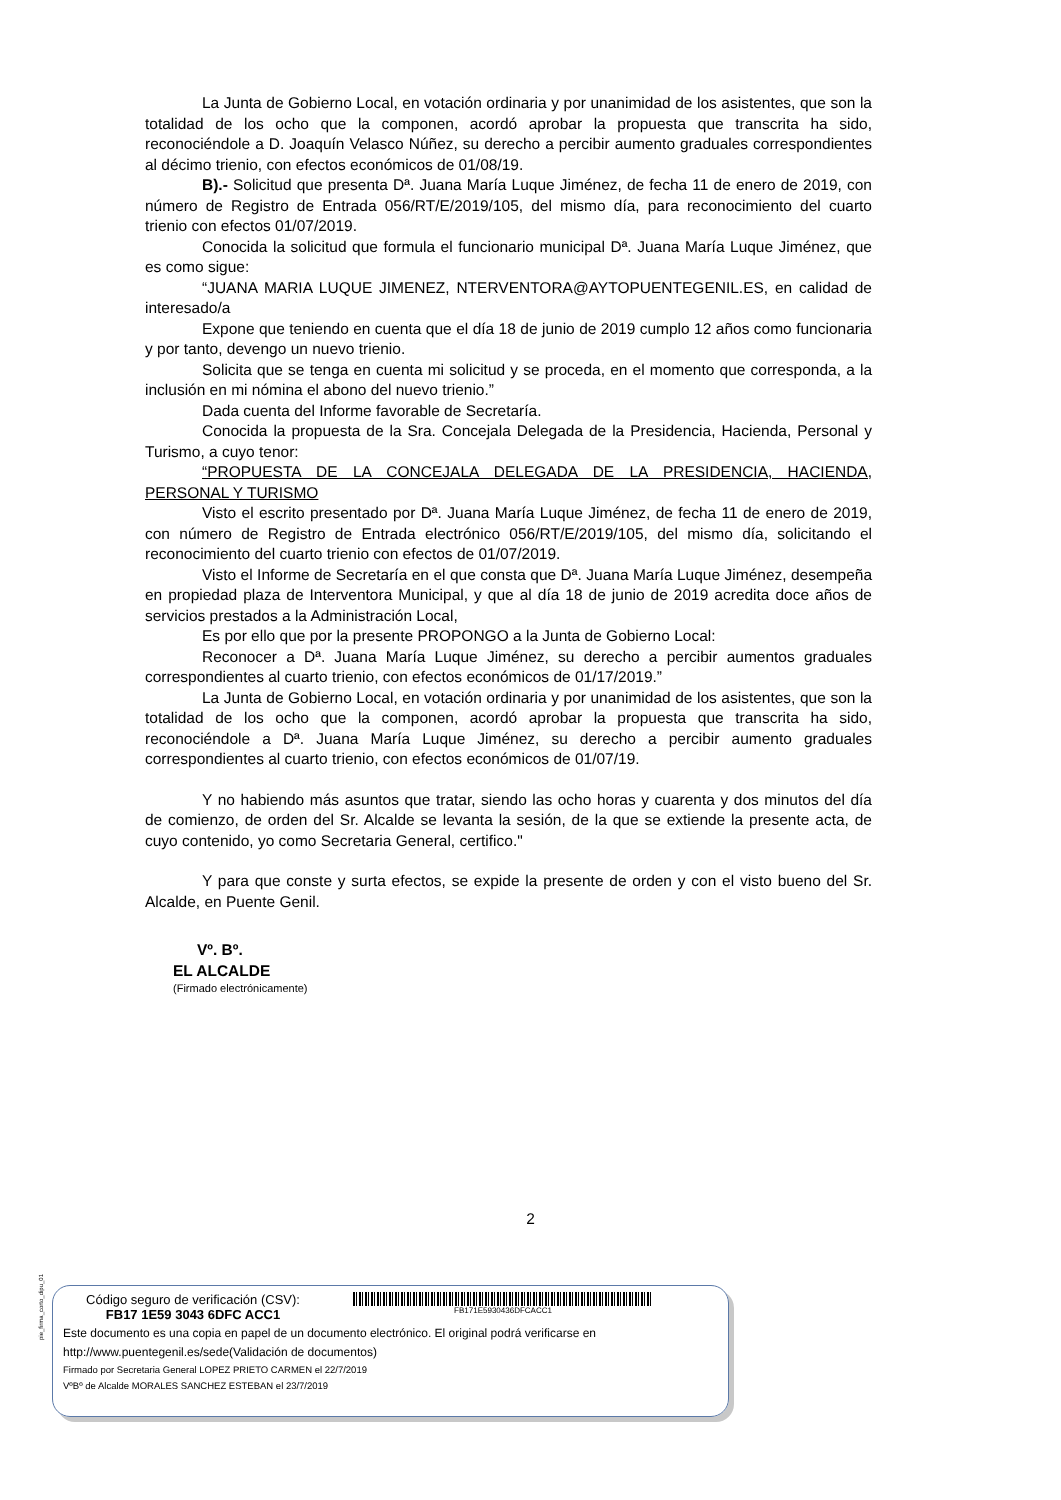La Junta de Gobierno Local, en votación ordinaria y por unanimidad de los asistentes, que son la totalidad de los ocho que la componen, acordó aprobar la propuesta que transcrita ha sido, reconociéndole a D. Joaquín Velasco Núñez, su derecho a percibir aumento graduales correspondientes al décimo trienio, con efectos económicos de 01/08/19.
B).- Solicitud que presenta Dª. Juana María Luque Jiménez, de fecha 11 de enero de 2019, con número de Registro de Entrada 056/RT/E/2019/105, del mismo día, para reconocimiento del cuarto trienio con efectos 01/07/2019.
Conocida la solicitud que formula el funcionario municipal Dª. Juana María Luque Jiménez, que es como sigue:
“JUANA MARIA LUQUE JIMENEZ, NTERVENTORA@AYTOPUENTEGENIL.ES, en calidad de interesado/a
Expone que teniendo en cuenta que el día 18 de junio de 2019 cumplo 12 años como funcionaria y por tanto, devengo un nuevo trienio.
Solicita que se tenga en cuenta mi solicitud y se proceda, en el momento que corresponda, a la inclusión en mi nómina el abono del nuevo trienio.”
Dada cuenta del Informe favorable de Secretaría.
Conocida la propuesta de la Sra. Concejala Delegada de la Presidencia, Hacienda, Personal y Turismo, a cuyo tenor:
“PROPUESTA DE LA CONCEJALA DELEGADA DE LA PRESIDENCIA, HACIENDA, PERSONAL Y TURISMO
Visto el escrito presentado por Dª. Juana María Luque Jiménez, de fecha 11 de enero de 2019, con número de Registro de Entrada electrónico 056/RT/E/2019/105, del mismo día, solicitando el reconocimiento del cuarto trienio con efectos de 01/07/2019.
Visto el Informe de Secretaría en el que consta que Dª. Juana María Luque Jiménez, desempeña en propiedad plaza de Interventora Municipal, y que al día 18 de junio de 2019 acredita doce años de servicios prestados a la Administración Local,
Es por ello que por la presente PROPONGO a la Junta de Gobierno Local:
Reconocer a Dª. Juana María Luque Jiménez, su derecho a percibir aumentos graduales correspondientes al cuarto trienio, con efectos económicos de 01/17/2019.”
La Junta de Gobierno Local, en votación ordinaria y por unanimidad de los asistentes, que son la totalidad de los ocho que la componen, acordó aprobar la propuesta que transcrita ha sido, reconociéndole a Dª. Juana María Luque Jiménez, su derecho a percibir aumento graduales correspondientes al cuarto trienio, con efectos económicos de 01/07/19.
Y no habiendo más asuntos que tratar, siendo las ocho horas y cuarenta y dos minutos del día de comienzo, de orden del Sr. Alcalde se levanta la sesión, de la que se extiende la presente acta, de cuyo contenido, yo como Secretaria General, certifico."
Y para que conste y surta efectos, se expide la presente de orden y con el visto bueno del Sr. Alcalde, en Puente Genil.
Vº. Bº.
EL ALCALDE
(Firmado electrónicamente)
2
pie_firma_corto_dipu_01
Código seguro de verificación (CSV):
FB17 1E59 3043 6DFC ACC1
FB171E5930436DFCACC1
Este documento es una copia en papel de un documento electrónico. El original podrá verificarse en
http://www.puentegenil.es/sede(Validación de documentos)
Firmado por Secretaria General LOPEZ PRIETO CARMEN el 22/7/2019
VºBº de Alcalde MORALES SANCHEZ ESTEBAN el 23/7/2019